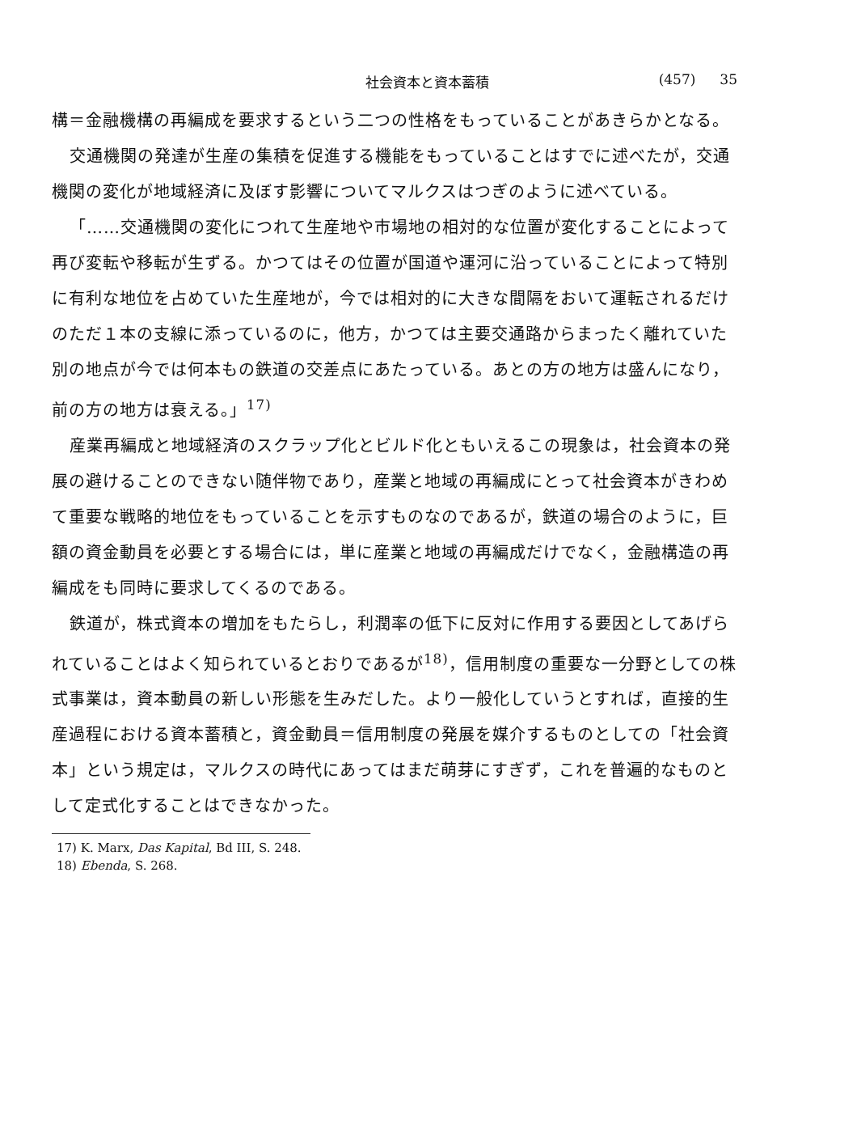社会資本と資本蓄積 (457) 35
構＝金融機構の再編成を要求するという二つの性格をもっていることがあきらかとなる。
交通機関の発達が生産の集積を促進する機能をもっていることはすでに述べたが，交通機関の変化が地域経済に及ぼす影響についてマルクスはつぎのように述べている。
「……交通機関の変化につれて生産地や市場地の相対的な位置が変化することによって再び変転や移転が生ずる。かつてはその位置が国道や運河に沿っていることによって特別に有利な地位を占めていた生産地が，今では相対的に大きな間隔をおいて運転されるだけのただ１本の支線に添っているのに，他方，かつては主要交通路からまったく離れていた別の地点が今では何本もの鉄道の交差点にあたっている。あとの方の地方は盛んになり，前の方の地方は衰える。」<sup>17)</sup>
産業再編成と地域経済のスクラップ化とビルド化ともいえるこの現象は，社会資本の発展の避けることのできない随伴物であり，産業と地域の再編成にとって社会資本がきわめて重要な戦略的地位をもっていることを示すものなのであるが，鉄道の場合のように，巨額の資金動員を必要とする場合には，単に産業と地域の再編成だけでなく，金融構造の再編成をも同時に要求してくるのである。
鉄道が，株式資本の増加をもたらし，利潤率の低下に反対に作用する要因としてあげられていることはよく知られているとおりであるが<sup>18)</sup>，信用制度の重要な一分野としての株式事業は，資本動員の新しい形態を生みだした。より一般化していうとすれば，直接的生産過程における資本蓄積と，資金動員＝信用制度の発展を媒介するものとしての「社会資本」という規定は，マルクスの時代にあってはまだ萌芽にすぎず，これを普遍的なものとして定式化することはできなかった。
17) K. Marx, Das Kapital, Bd III, S. 248.
18) Ebenda, S. 268.